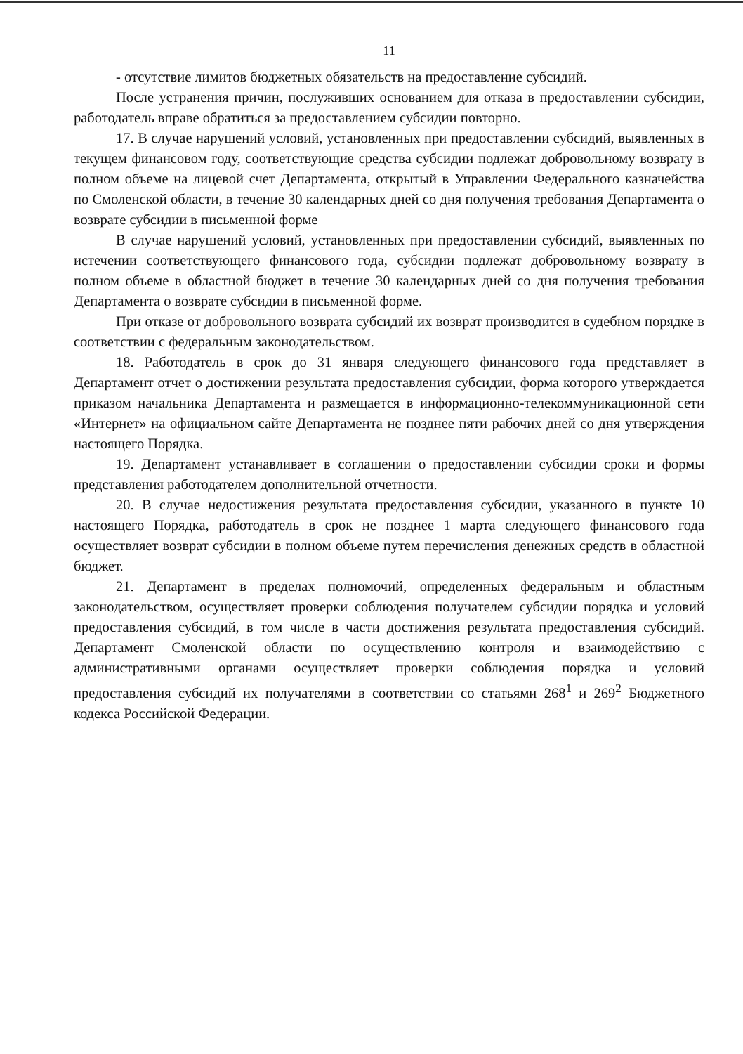11
- отсутствие лимитов бюджетных обязательств на предоставление субсидий.
После устранения причин, послуживших основанием для отказа в предоставлении субсидии, работодатель вправе обратиться за предоставлением субсидии повторно.
17. В случае нарушений условий, установленных при предоставлении субсидий, выявленных в текущем финансовом году, соответствующие средства субсидии подлежат добровольному возврату в полном объеме на лицевой счет Департамента, открытый в Управлении Федерального казначейства по Смоленской области, в течение 30 календарных дней со дня получения требования Департамента о возврате субсидии в письменной форме
В случае нарушений условий, установленных при предоставлении субсидий, выявленных по истечении соответствующего финансового года, субсидии подлежат добровольному возврату в полном объеме в областной бюджет в течение 30 календарных дней со дня получения требования Департамента о возврате субсидии в письменной форме.
При отказе от добровольного возврата субсидий их возврат производится в судебном порядке в соответствии с федеральным законодательством.
18. Работодатель в срок до 31 января следующего финансового года представляет в Департамент отчет о достижении результата предоставления субсидии, форма которого утверждается приказом начальника Департамента и размещается в информационно-телекоммуникационной сети «Интернет» на официальном сайте Департамента не позднее пяти рабочих дней со дня утверждения настоящего Порядка.
19. Департамент устанавливает в соглашении о предоставлении субсидии сроки и формы представления работодателем дополнительной отчетности.
20. В случае недостижения результата предоставления субсидии, указанного в пункте 10 настоящего Порядка, работодатель в срок не позднее 1 марта следующего финансового года осуществляет возврат субсидии в полном объеме путем перечисления денежных средств в областной бюджет.
21. Департамент в пределах полномочий, определенных федеральным и областным законодательством, осуществляет проверки соблюдения получателем субсидии порядка и условий предоставления субсидий, в том числе в части достижения результата предоставления субсидий. Департамент Смоленской области по осуществлению контроля и взаимодействию с административными органами осуществляет проверки соблюдения порядка и условий предоставления субсидий их получателями в соответствии со статьями 268<sup>1</sup> и 269<sup>2</sup> Бюджетного кодекса Российской Федерации.